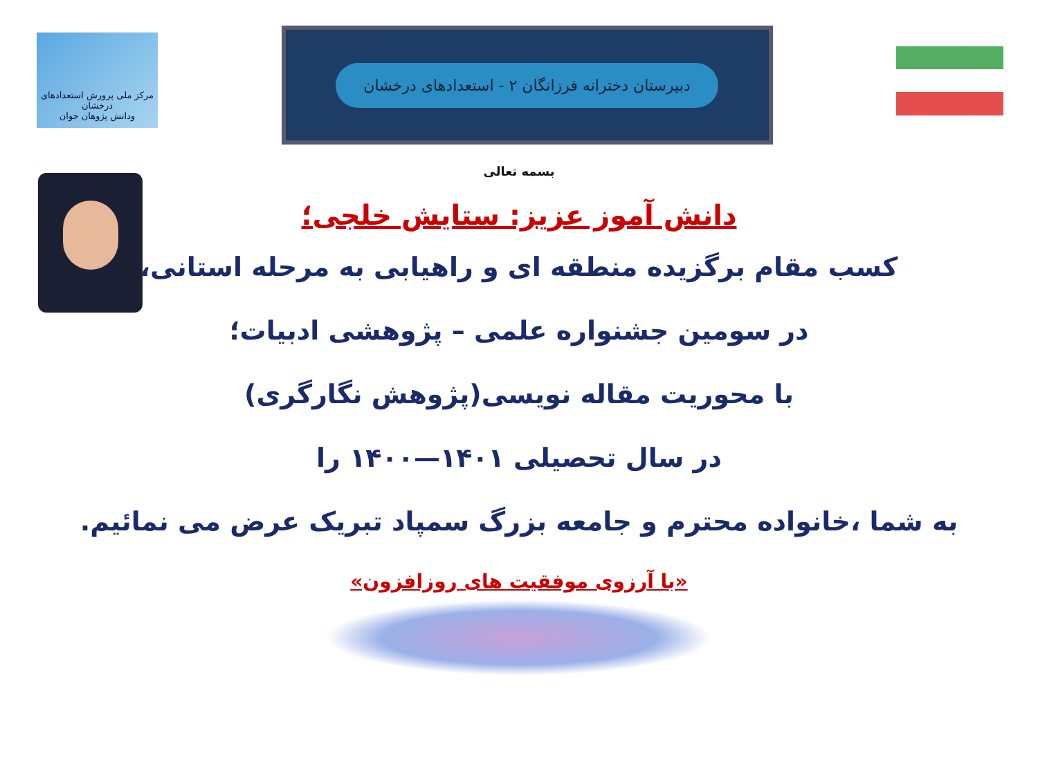مرکز ملی پرورش استعدادهای درخشان
ودانش پژوهان جوان
دبیرستان دخترانه فرزانگان ۲ - استعدادهای درخشان
بسمه تعالی
دانش آموز عزیز: ستایش خلجی؛
کسب مقام برگزیده منطقه ای و راهیابی به مرحله استانی،
در سومین جشنواره علمی – پژوهشی ادبیات؛
با محوریت مقاله نویسی(پژوهش نگارگری)
در سال تحصیلی ۱۴۰۱—۱۴۰۰ را
به شما ،خانواده محترم و جامعه بزرگ سمپاد تبریک عرض می نمائیم.
«با آرزوی موفقیت های روزافزون»